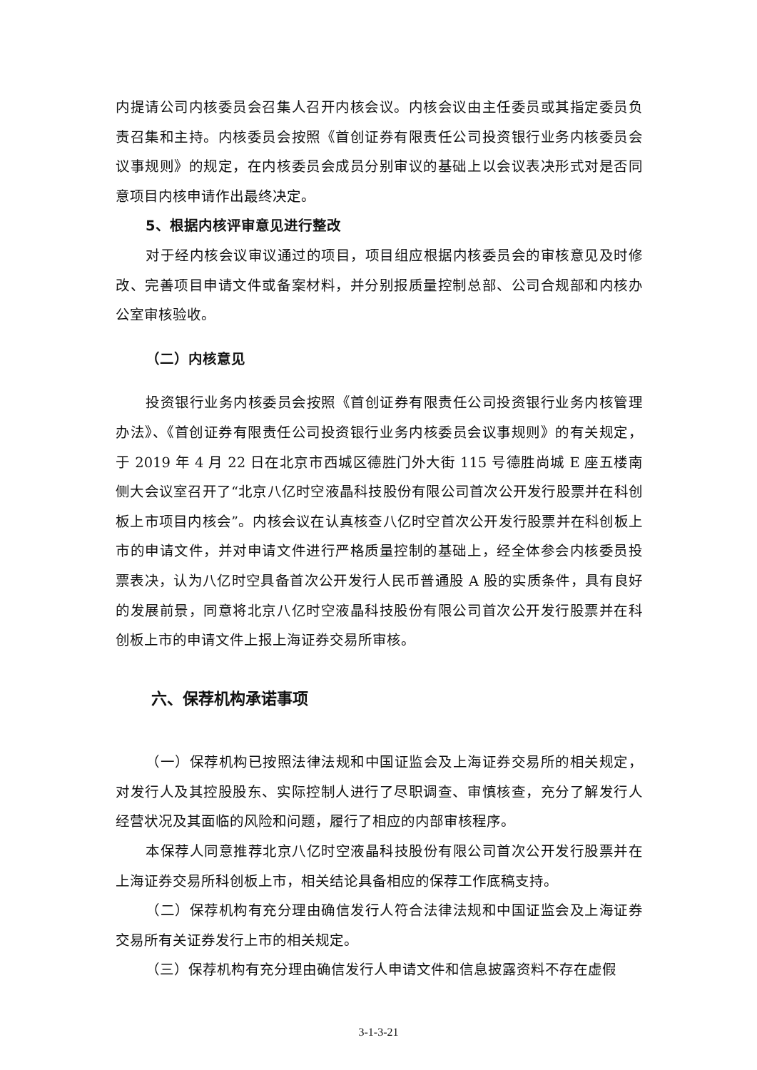内提请公司内核委员会召集人召开内核会议。内核会议由主任委员或其指定委员负责召集和主持。内核委员会按照《首创证券有限责任公司投资银行业务内核委员会议事规则》的规定，在内核委员会成员分别审议的基础上以会议表决形式对是否同意项目内核申请作出最终决定。
5、根据内核评审意见进行整改
对于经内核会议审议通过的项目，项目组应根据内核委员会的审核意见及时修改、完善项目申请文件或备案材料，并分别报质量控制总部、公司合规部和内核办公室审核验收。
（二）内核意见
投资银行业务内核委员会按照《首创证券有限责任公司投资银行业务内核管理办法》、《首创证券有限责任公司投资银行业务内核委员会议事规则》的有关规定，于 2019 年 4 月 22 日在北京市西城区德胜门外大街 115 号德胜尚城 E 座五楼南侧大会议室召开了“北京八亿时空液晶科技股份有限公司首次公开发行股票并在科创板上市项目内核会”。内核会议在认真核查八亿时空首次公开发行股票并在科创板上市的申请文件，并对申请文件进行严格质量控制的基础上，经全体参会内核委员投票表决，认为八亿时空具备首次公开发行人民币普通股 A 股的实质条件，具有良好的发展前景，同意将北京八亿时空液晶科技股份有限公司首次公开发行股票并在科创板上市的申请文件上报上海证券交易所审核。
六、保荐机构承诺事项
（一）保荐机构已按照法律法规和中国证监会及上海证券交易所的相关规定，对发行人及其控股股东、实际控制人进行了尽职调查、审慎核查，充分了解发行人经营状况及其面临的风险和问题，履行了相应的内部审核程序。
本保荐人同意推荐北京八亿时空液晶科技股份有限公司首次公开发行股票并在上海证券交易所科创板上市，相关结论具备相应的保荐工作底稿支持。
（二）保荐机构有充分理由确信发行人符合法律法规和中国证监会及上海证券交易所有关证券发行上市的相关规定。
（三）保荐机构有充分理由确信发行人申请文件和信息披露资料不存在虚假
3-1-3-21